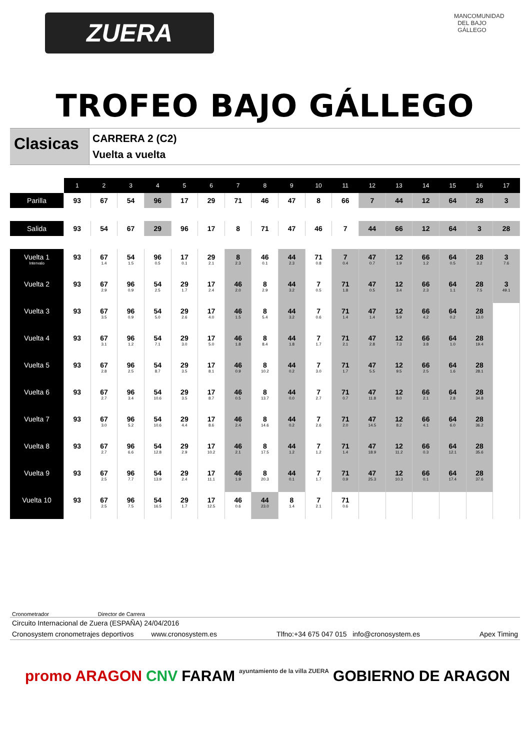ZUERA
MANCOMUNIDAD DEL BAJO GÁLLEGO
TROFEO BAJO GÁLLEGO
Clasicas
CARRERA 2 (C2)
Vuelta a vuelta
| | 1 | 2 | 3 | 4 | 5 | 6 | 7 | 8 | 9 | 10 | 11 | 12 | 13 | 14 | 15 | 16 | 17 |
| --- | --- | --- | --- | --- | --- | --- | --- | --- | --- | --- | --- | --- | --- | --- | --- | --- | --- |
| Parilla | 93 | 67 | 54 | 96 | 17 | 29 | 71 | 46 | 47 | 8 | 66 | 7 | 44 | 12 | 64 | 28 | 3 |
| Salida | 93 | 54 | 67 | 29 | 96 | 17 | 8 | 71 | 47 | 46 | 7 | 44 | 66 | 12 | 64 | 3 | 28 |
| Vuelta 1 Intervalo | 93 | 67 1.4 | 54 1.5 | 96 0.5 | 17 0.1 | 29 2.1 | 8 2.3 | 46 0.1 | 44 2.3 | 71 0.8 | 7 0.4 | 47 0.7 | 12 1.9 | 66 1.2 | 64 0.5 | 28 3.2 | 3 7.6 |
| Vuelta 2 | 93 | 67 2.9 | 96 0.9 | 54 2.5 | 29 1.7 | 17 2.4 | 46 2.0 | 8 2.9 | 44 3.2 | 7 0.5 | 71 1.8 | 47 0.5 | 12 3.4 | 66 2.3 | 64 1.1 | 28 7.5 | 3 49.1 |
| Vuelta 3 | 93 | 67 3.5 | 96 0.9 | 54 5.0 | 29 2.6 | 17 4.0 | 46 1.5 | 8 5.4 | 44 3.2 | 7 0.6 | 71 1.4 | 47 1.4 | 12 5.9 | 66 4.2 | 64 0.2 | 28 13.0 | |
| Vuelta 4 | 93 | 67 3.1 | 96 1.2 | 54 7.1 | 29 3.0 | 17 5.0 | 46 1.8 | 8 8.4 | 44 1.8 | 7 1.7 | 71 2.1 | 47 2.8 | 12 7.3 | 66 3.8 | 64 1.0 | 28 19.4 | |
| Vuelta 5 | 93 | 67 2.8 | 96 2.5 | 54 8.7 | 29 3.5 | 17 8.1 | 46 0.9 | 8 10.2 | 44 0.2 | 7 3.0 | 71 1.7 | 47 5.5 | 12 9.5 | 66 2.5 | 64 1.6 | 28 28.1 | |
| Vuelta 6 | 93 | 67 2.7 | 96 3.4 | 54 10.6 | 29 3.5 | 17 8.7 | 46 0.5 | 8 13.7 | 44 0.0 | 7 2.7 | 71 0.7 | 47 11.8 | 12 8.0 | 66 2.1 | 64 2.8 | 28 34.8 | |
| Vuelta 7 | 93 | 67 3.0 | 96 5.2 | 54 10.6 | 29 4.4 | 17 8.6 | 46 2.4 | 8 14.6 | 44 0.2 | 7 2.6 | 71 2.0 | 47 14.5 | 12 8.2 | 66 4.1 | 64 6.0 | 28 36.2 | |
| Vuelta 8 | 93 | 67 2.7 | 96 6.6 | 54 12.8 | 29 2.9 | 17 10.2 | 46 2.1 | 8 17.5 | 44 1.2 | 7 1.2 | 71 1.4 | 47 18.9 | 12 11.2 | 66 0.3 | 64 12.1 | 28 35.6 | |
| Vuelta 9 | 93 | 67 2.5 | 96 7.7 | 54 13.9 | 29 2.4 | 17 11.1 | 46 1.9 | 8 20.3 | 44 0.1 | 7 1.7 | 71 0.9 | 47 25.3 | 12 10.3 | 66 0.1 | 64 17.4 | 28 37.6 | |
| Vuelta 10 | 93 | 67 2.5 | 96 7.5 | 54 16.5 | 29 1.7 | 17 12.5 | 46 0.6 | 44 23.0 | 8 1.4 | 7 2.1 | 71 0.6 | | | | | | |
Cronometrador Director de Carrera
Circuito Internacional de Zuera (ESPAÑA) 24/04/2016
Cronosystem cronometrajes deportivos www.cronosystem.es Tlfno:+34 675 047 015 info@cronosystem.es Apex Timing
promo ARAGON CNV FARAM ayuntamiento de la villa ZUERA GOBIERNO DE ARAGON